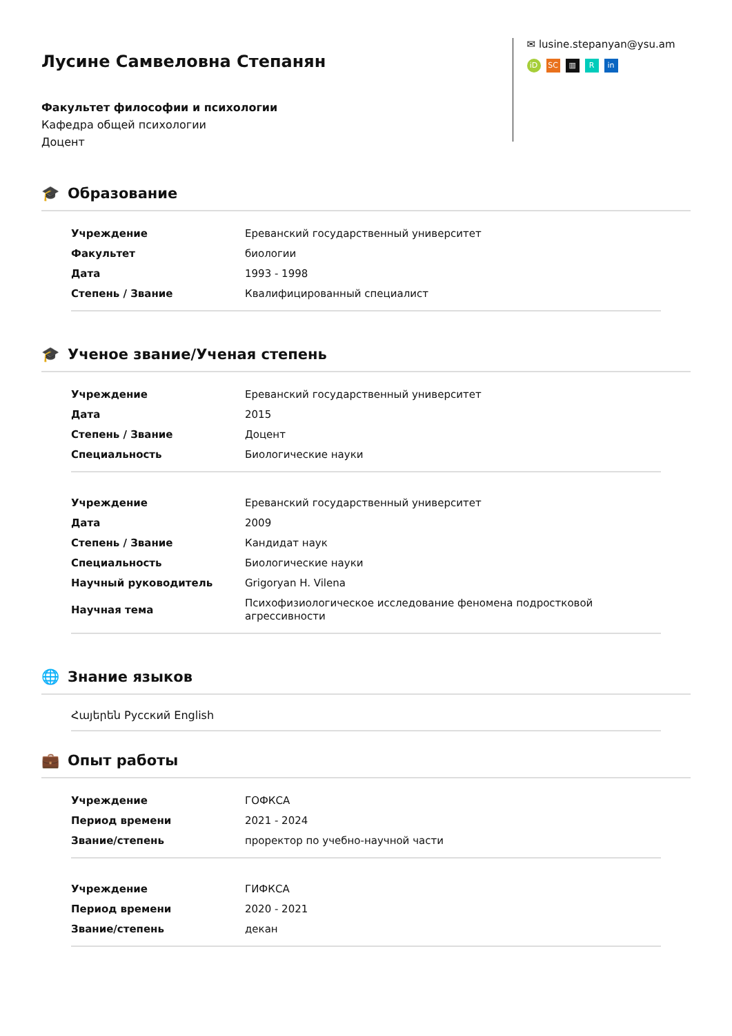Лусине Самвеловна Степанян
Факультет философии и психологии
Кафедра общей психологии
Доцент
✉ lusine.stepanyan@ysu.am
iD SC ▥ R in
🎓 Образование
| Учреждение | Ереванский государственный университет |
| Факультет | биологии |
| Дата | 1993 - 1998 |
| Степень / Звание | Квалифицированный специалист |
🎓 Ученое звание/Ученая степень
| Учреждение | Ереванский государственный университет |
| Дата | 2015 |
| Степень / Звание | Доцент |
| Специальность | Биологические науки |
| Учреждение | Ереванский государственный университет |
| Дата | 2009 |
| Степень / Звание | Кандидат наук |
| Специальность | Биологические науки |
| Научный руководитель | Grigoryan H. Vilena |
| Научная тема | Психофизиологическое исследование феномена подростковой агрессивности |
🌐 Знание языков
Հայերեն Русский English
💼 Опыт работы
| Учреждение | ГОФКСА |
| Период времени | 2021 - 2024 |
| Звание/степень | проректор по учебно-научной части |
| Учреждение | ГИФКСА |
| Период времени | 2020 - 2021 |
| Звание/степень | декан |